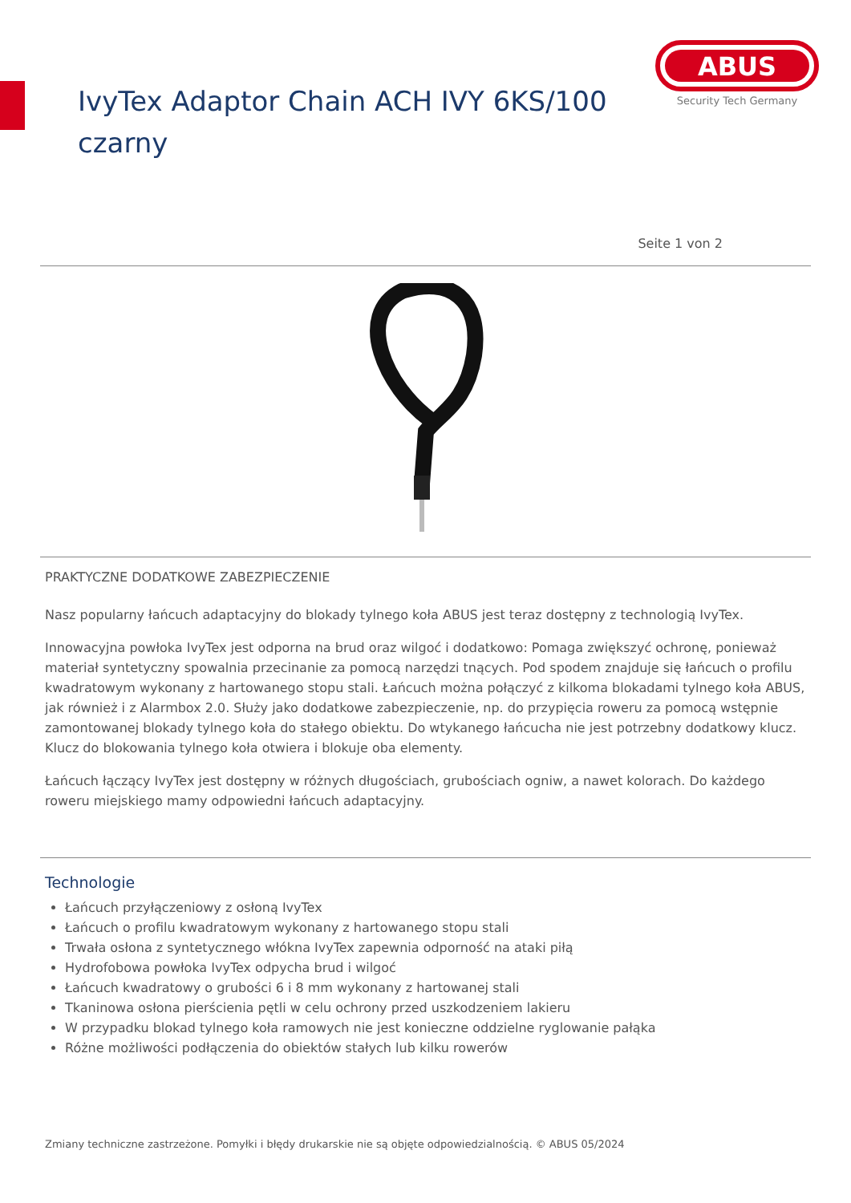IvyTex Adaptor Chain ACH IVY 6KS/100
czarny
ABUS
Security Tech Germany
Seite 1 von 2
PRAKTYCZNE DODATKOWE ZABEZPIECZENIE
Nasz popularny łańcuch adaptacyjny do blokady tylnego koła ABUS jest teraz dostępny z technologią IvyTex.
Innowacyjna powłoka IvyTex jest odporna na brud oraz wilgoć i dodatkowo: Pomaga zwiększyć ochronę, ponieważ materiał syntetyczny spowalnia przecinanie za pomocą narzędzi tnących. Pod spodem znajduje się łańcuch o profilu kwadratowym wykonany z hartowanego stopu stali. Łańcuch można połączyć z kilkoma blokadami tylnego koła ABUS, jak również i z Alarmbox 2.0. Służy jako dodatkowe zabezpieczenie, np. do przypięcia roweru za pomocą wstępnie zamontowanej blokady tylnego koła do stałego obiektu. Do wtykanego łańcucha nie jest potrzebny dodatkowy klucz. Klucz do blokowania tylnego koła otwiera i blokuje oba elementy.
Łańcuch łączący IvyTex jest dostępny w różnych długościach, grubościach ogniw, a nawet kolorach. Do każdego roweru miejskiego mamy odpowiedni łańcuch adaptacyjny.
Technologie
Łańcuch przyłączeniowy z osłoną IvyTex
Łańcuch o profilu kwadratowym wykonany z hartowanego stopu stali
Trwała osłona z syntetycznego włókna IvyTex zapewnia odporność na ataki piłą
Hydrofobowa powłoka IvyTex odpycha brud i wilgoć
Łańcuch kwadratowy o grubości 6 i 8 mm wykonany z hartowanej stali
Tkaninowa osłona pierścienia pętli w celu ochrony przed uszkodzeniem lakieru
W przypadku blokad tylnego koła ramowych nie jest konieczne oddzielne ryglowanie pałąka
Różne możliwości podłączenia do obiektów stałych lub kilku rowerów
Zmiany techniczne zastrzeżone. Pomyłki i błędy drukarskie nie są objęte odpowiedzialnością. © ABUS 05/2024